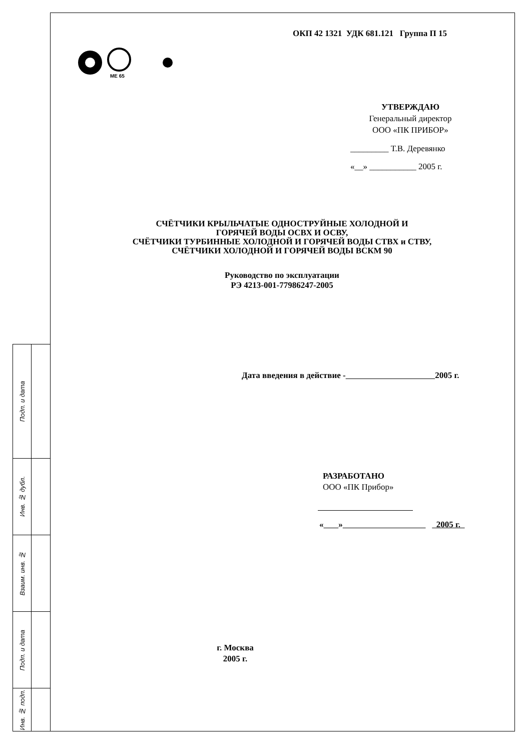Подп. и дата
Инв. № дубл.
Взаим. инв. №
Подп. и дата
Инв. № подп.
ОКП 42 1321 УДК 681.121 Группа П 15
МЕ 65
УТВЕРЖДАЮ
Генеральный директор
ООО «ПК ПРИБОР»
_________ Т.В. Деревянко
«__» ___________ 2005 г.
СЧЁТЧИКИ КРЫЛЬЧАТЫЕ ОДНОСТРУЙНЫЕ ХОЛОДНОЙ И
ГОРЯЧЕЙ ВОДЫ ОСВХ И ОСВУ,
СЧЁТЧИКИ ТУРБИННЫЕ ХОЛОДНОЙ И ГОРЯЧЕЙ ВОДЫ СТВХ и СТВУ,
СЧЁТЧИКИ ХОЛОДНОЙ И ГОРЯЧЕЙ ВОДЫ ВСКМ 90
Руководство по эксплуатации
РЭ 4213-001-77986247-2005
Дата введения в действие - 2005 г.
РАЗРАБОТАНО
ООО «ПК Прибор»
« » 2005 г.
г. Москва
2005 г.